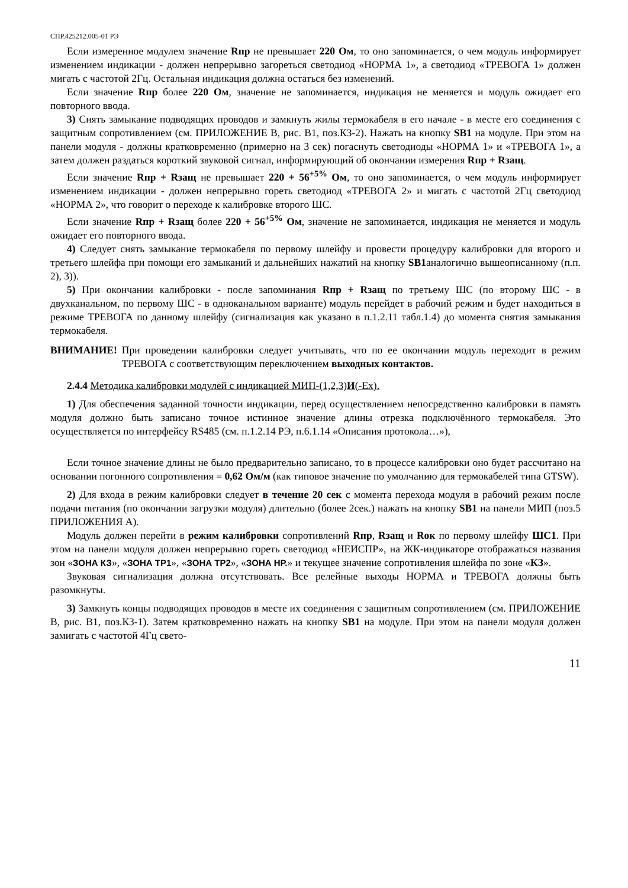СПР.425212.005-01 РЭ
Если измеренное модулем значение Rпр не превышает 220 Ом, то оно запоминается, о чем модуль информирует изменением индикации - должен непрерывно загореться светодиод «НОРМА 1», а светодиод «ТРЕВОГА 1» должен мигать с частотой 2Гц. Остальная индикация должна остаться без изменений.
Если значение Rпр более 220 Ом, значение не запоминается, индикация не меняется и модуль ожидает его повторного ввода.
3) Снять замыкание подводящих проводов и замкнуть жилы термокабеля в его начале - в месте его соединения с защитным сопротивлением (см. ПРИЛОЖЕНИЕ В, рис. В1, поз.КЗ-2). Нажать на кнопку SB1 на модуле. При этом на панели модуля - должны кратковременно (примерно на 3 сек) погаснуть светодиоды «НОРМА 1» и «ТРЕВОГА 1», а затем должен раздаться короткий звуковой сигнал, информирующий об окончании измерения Rпр + Rзащ.
Если значение Rпр + Rзащ не превышает 220 + 56<sup>+5%</sup> Ом, то оно запоминается, о чем модуль информирует изменением индикации - должен непрерывно гореть светодиод «ТРЕВОГА 2» и мигать с частотой 2Гц светодиод «НОРМА 2», что говорит о переходе к калибровке второго ШС.
Если значение Rпр + Rзащ более 220 + 56<sup>+5%</sup> Ом, значение не запоминается, индикация не меняется и модуль ожидает его повторного ввода.
4) Следует снять замыкание термокабеля по первому шлейфу и провести процедуру калибровки для второго и третьего шлейфа при помощи его замыканий и дальнейших нажатий на кнопку SB1аналогично вышеописанному (п.п. 2), 3)).
5) При окончании калибровки - после запоминания Rпр + Rзащ по третьему ШС (по второму ШС - в двухканальном, по первому ШС - в одноканальном варианте) модуль перейдет в рабочий режим и будет находиться в режиме ТРЕВОГА по данному шлейфу (сигнализация как указано в п.1.2.11 табл.1.4) до момента снятия замыкания термокабеля.
ВНИМАНИЕ! При проведении калибровки следует учитывать, что по ее окончании модуль переходит в режим ТРЕВОГА с соответствующим переключением выходных контактов.
2.4.4 Методика калибровки модулей с индикацией МИП-(1,2,3)И(-Ex).
1) Для обеспечения заданной точности индикации, перед осуществлением непосредственно калибровки в память модуля должно быть записано точное истинное значение длины отрезка подключённого термокабеля. Это осуществляется по интерфейсу RS485 (см. п.1.2.14 РЭ, п.6.1.14 «Описания протокола…»),
Если точное значение длины не было предварительно записано, то в процессе калибровки оно будет рассчитано на основании погонного сопротивления = 0,62 Ом/м (как типовое значение по умолчанию для термокабелей типа GTSW).
2) Для входа в режим калибровки следует в течение 20 сек с момента перехода модуля в рабочий режим после подачи питания (по окончании загрузки модуля) длительно (более 2сек.) нажать на кнопку SB1 на панели МИП (поз.5 ПРИЛОЖЕНИЯ А).
Модуль должен перейти в режим калибровки сопротивлений Rпр, Rзащ и Rок по первому шлейфу ШС1. При этом на панели модуля должен непрерывно гореть светодиод «НЕИСПР», на ЖК-индикаторе отображаться названия зон «ЗОНА КЗ», «ЗОНА ТР1», «ЗОНА ТР2», «ЗОНА НР.» и текущее значение сопротивления шлейфа по зоне «КЗ».
Звуковая сигнализация должна отсутствовать. Все релейные выходы НОРМА и ТРЕВОГА должны быть разомкнуты.
3) Замкнуть концы подводящих проводов в месте их соединения с защитным сопротивлением (см. ПРИЛОЖЕНИЕ В, рис. В1, поз.КЗ-1). Затем кратковременно нажать на кнопку SB1 на модуле. При этом на панели модуля должен замигать с частотой 4Гц свето-
11